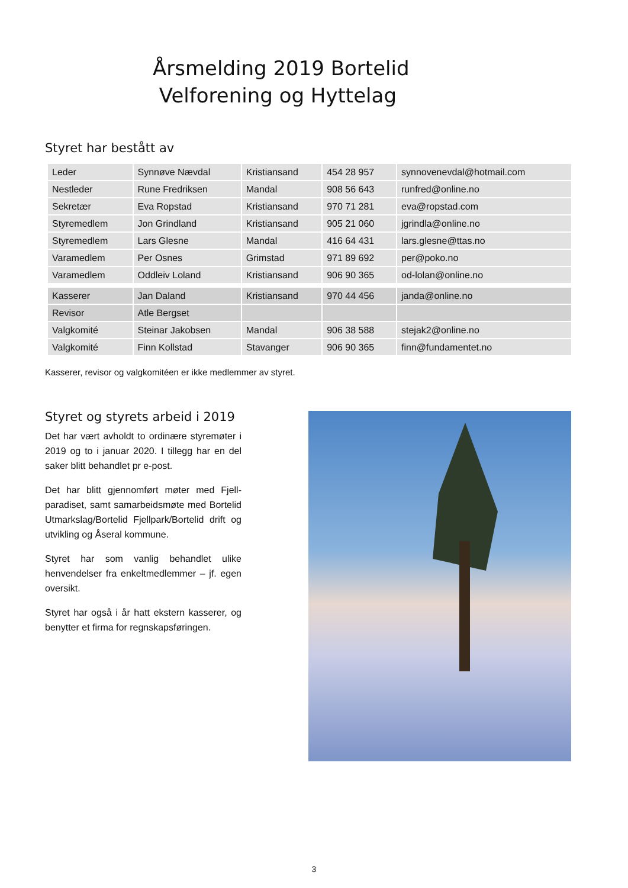Årsmelding 2019 Bortelid
Velforening og Hyttelag
Styret har bestått av
| Leder | Synnøve Nævdal | Kristiansand | 454 28 957 | synnovenevdal@hotmail.com |
| Nestleder | Rune Fredriksen | Mandal | 908 56 643 | runfred@online.no |
| Sekretær | Eva Ropstad | Kristiansand | 970 71 281 | eva@ropstad.com |
| Styremedlem | Jon Grindland | Kristiansand | 905 21 060 | jgrindla@online.no |
| Styremedlem | Lars Glesne | Mandal | 416 64 431 | lars.glesne@ttas.no |
| Varamedlem | Per Osnes | Grimstad | 971 89 692 | per@poko.no |
| Varamedlem | Oddleiv Loland | Kristiansand | 906 90 365 | od-lolan@online.no |
| Kasserer | Jan Daland | Kristiansand | 970 44 456 | janda@online.no |
| Revisor | Atle Bergset | | | |
| Valgkomité | Steinar Jakobsen | Mandal | 906 38 588 | stejak2@online.no |
| Valgkomité | Finn Kollstad | Stavanger | 906 90 365 | finn@fundamentet.no |
Kasserer, revisor og valgkomitéen er ikke medlemmer av styret.
Styret og styrets arbeid i 2019
Det har vært avholdt to ordinære styremøter i 2019 og to i januar 2020. I tillegg har en del saker blitt behandlet pr e-post.
Det har blitt gjennomført møter med Fjell-paradiset, samt samarbeidsmøte med Bortelid Utmarkslag/Bortelid Fjellpark/Bortelid drift og utvikling og Åseral kommune.
Styret har som vanlig behandlet ulike henvendelser fra enkeltmedlemmer – jf. egen oversikt.
Styret har også i år hatt ekstern kasserer, og benytter et firma for regnskapsføringen.
3